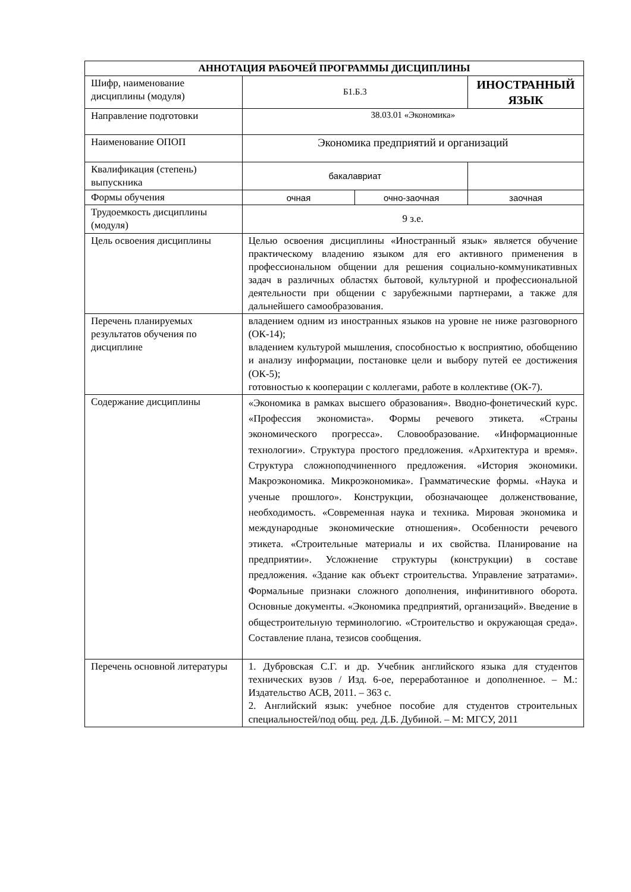| АННОТАЦИЯ РАБОЧЕЙ ПРОГРАММЫ ДИСЦИПЛИНЫ | | | |
| --- | --- | --- | --- |
| Шифр, наименование дисциплины (модуля) | Б1.Б.3 | | ИНОСТРАННЫЙ ЯЗЫК |
| Направление подготовки | 38.03.01 «Экономика» | | |
| Наименование ОПОП | Экономика предприятий и организаций | | |
| Квалификация (степень) выпускника | бакалавриат | | |
| Формы обучения | очная | очно-заочная | заочная |
| Трудоемкость дисциплины (модуля) | 9 з.е. | | |
| Цель освоения дисциплины | Целью освоения дисциплины «Иностранный язык» является обучение практическому владению языком для его активного применения в профессиональном общении для решения социально-коммуникативных задач в различных областях бытовой, культурной и профессиональной деятельности при общении с зарубежными партнерами, а также для дальнейшего самообразования. | | |
| Перечень планируемых результатов обучения по дисциплине | владением одним из иностранных языков на уровне не ниже разговорного (ОК-14); владением культурой мышления, способностью к восприятию, обобщению и анализу информации, постановке цели и выбору путей ее достижения (ОК-5); готовностью к кооперации с коллегами, работе в коллективе (ОК-7). | | |
| Содержание дисциплины | «Экономика в рамках высшего образования». Вводно-фонетический курс. «Профессия экономиста». Формы речевого этикета. «Страны экономического прогресса». Словообразование. «Информационные технологии». Структура простого предложения. «Архитектура и время». Структура сложноподчиненного предложения. «История экономики. Макроэкономика. Микроэкономика». Грамматические формы. «Наука и ученые прошлого». Конструкции, обозначающее долженствование, необходимость. «Современная наука и техника. Мировая экономика и международные экономические отношения». Особенности речевого этикета. «Строительные материалы и их свойства. Планирование на предприятии». Усложнение структуры (конструкции) в составе предложения. «Здание как объект строительства. Управление затратами». Формальные признаки сложного дополнения, инфинитивного оборота. Основные документы. «Экономика предприятий, организаций». Введение в общестроительную терминологию. «Строительство и окружающая среда». Составление плана, тезисов сообщения. | | |
| Перечень основной литературы | 1. Дубровская С.Г. и др. Учебник английского языка для студентов технических вузов / Изд. 6-ое, переработанное и дополненное. – М.: Издательство АСВ, 2011. – 363 с. 2. Английский язык: учебное пособие для студентов строительных специальностей/под общ. ред. Д.Б. Дубиной. – М: МГСУ, 2011 | | |